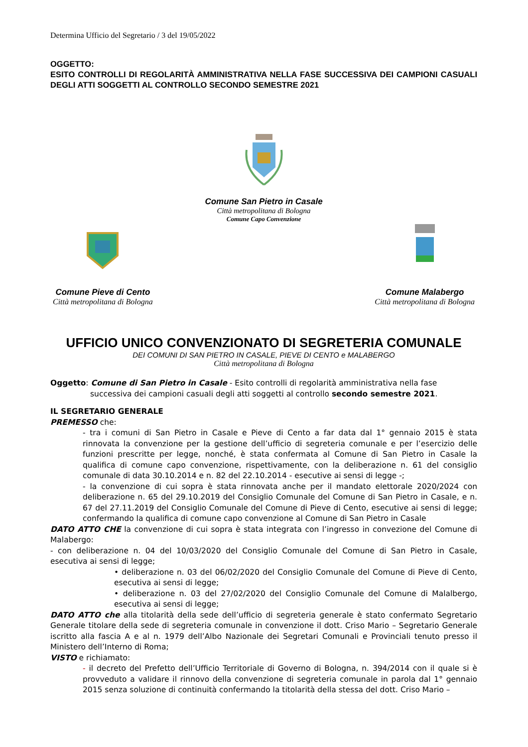Determina Ufficio del Segretario / 3 del 19/05/2022
OGGETTO:
ESITO CONTROLLI DI REGOLARITÀ AMMINISTRATIVA NELLA FASE SUCCESSIVA DEI CAMPIONI CASUALI DEGLI ATTI SOGGETTI AL CONTROLLO SECONDO SEMESTRE 2021
Comune San Pietro in Casale
Città metropolitana di Bologna
Comune Capo Convenzione
Comune Pieve di Cento
Città metropolitana di Bologna
Comune Malabergo
Città metropolitana di Bologna
UFFICIO UNICO CONVENZIONATO DI SEGRETERIA COMUNALE
DEI COMUNI DI SAN PIETRO IN CASALE, PIEVE DI CENTO e MALABERGO
Città metropolitana di Bologna
Oggetto: Comune di San Pietro in Casale - Esito controlli di regolarità amministrativa nella fase
successiva dei campioni casuali degli atti soggetti al controllo secondo semestre 2021.
IL SEGRETARIO GENERALE
PREMESSO che:
- tra i comuni di San Pietro in Casale e Pieve di Cento a far data dal 1° gennaio 2015 è stata rinnovata la convenzione per la gestione dell’ufficio di segreteria comunale e per l’esercizio delle funzioni prescritte per legge, nonché, è stata confermata al Comune di San Pietro in Casale la qualifica di comune capo convenzione, rispettivamente, con la deliberazione n. 61 del consiglio comunale di data 30.10.2014 e n. 82 del 22.10.2014 - esecutive ai sensi di legge -;
- la convenzione di cui sopra è stata rinnovata anche per il mandato elettorale 2020/2024 con deliberazione n. 65 del 29.10.2019 del Consiglio Comunale del Comune di San Pietro in Casale, e n. 67 del 27.11.2019 del Consiglio Comunale del Comune di Pieve di Cento, esecutive ai sensi di legge; confermando la qualifica di comune capo convenzione al Comune di San Pietro in Casale
DATO ATTO CHE la convenzione di cui sopra è stata integrata con l’ingresso in convezione del Comune di Malabergo:
- con deliberazione n. 04 del 10/03/2020 del Consiglio Comunale del Comune di San Pietro in Casale, esecutiva ai sensi di legge;
• deliberazione n. 03 del 06/02/2020 del Consiglio Comunale del Comune di Pieve di Cento, esecutiva ai sensi di legge;
• deliberazione n. 03 del 27/02/2020 del Consiglio Comunale del Comune di Malalbergo, esecutiva ai sensi di legge;
DATO ATTO che alla titolarità della sede dell’ufficio di segreteria generale è stato confermato Segretario Generale titolare della sede di segreteria comunale in convenzione il dott. Criso Mario – Segretario Generale iscritto alla fascia A e al n. 1979 dell’Albo Nazionale dei Segretari Comunali e Provinciali tenuto presso il Ministero dell’Interno di Roma;
VISTO e richiamato:
- il decreto del Prefetto dell’Ufficio Territoriale di Governo di Bologna, n. 394/2014 con il quale si è provveduto a validare il rinnovo della convenzione di segreteria comunale in parola dal 1° gennaio 2015 senza soluzione di continuità confermando la titolarità della stessa del dott. Criso Mario –